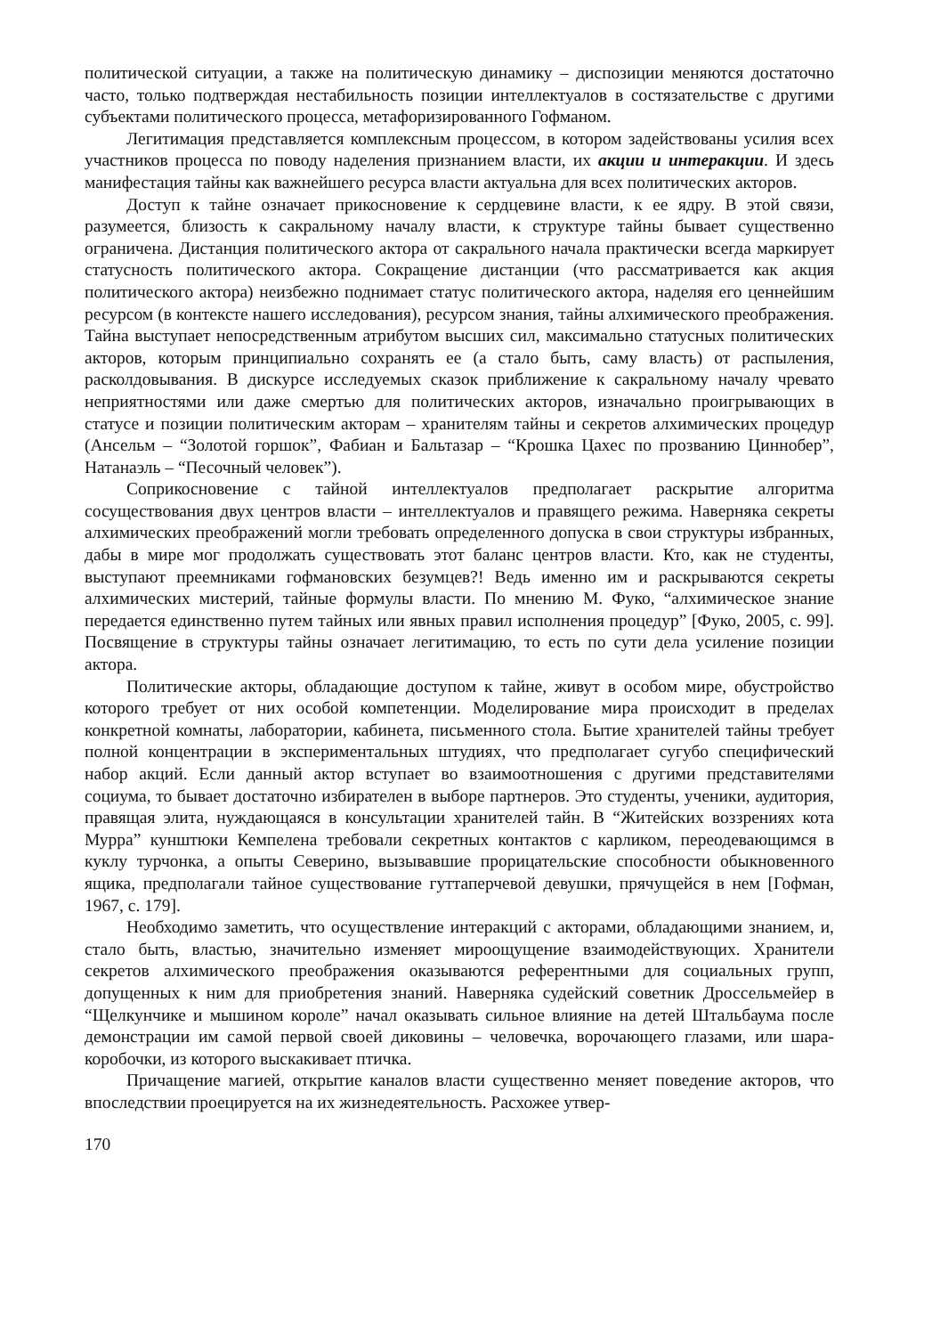политической ситуации, а также на политическую динамику – диспозиции меняются достаточно часто, только подтверждая нестабильность позиции интеллектуалов в состязательстве с другими субъектами политического процесса, метафоризированного Гофманом.
Легитимация представляется комплексным процессом, в котором задействованы усилия всех участников процесса по поводу наделения признанием власти, их акции и интеракции. И здесь манифестация тайны как важнейшего ресурса власти актуальна для всех политических акторов.
Доступ к тайне означает прикосновение к сердцевине власти, к ее ядру. В этой связи, разумеется, близость к сакральному началу власти, к структуре тайны бывает существенно ограничена. Дистанция политического актора от сакрального начала практически всегда маркирует статусность политического актора. Сокращение дистанции (что рассматривается как акция политического актора) неизбежно поднимает статус политического актора, наделяя его ценнейшим ресурсом (в контексте нашего исследования), ресурсом знания, тайны алхимического преображения. Тайна выступает непосредственным атрибутом высших сил, максимально статусных политических акторов, которым принципиально сохранять ее (а стало быть, саму власть) от распыления, расколдовывания. В дискурсе исследуемых сказок приближение к сакральному началу чревато неприятностями или даже смертью для политических акторов, изначально проигрывающих в статусе и позиции политическим акторам – хранителям тайны и секретов алхимических процедур (Ансельм – “Золотой горшок”, Фабиан и Бальтазар – “Крошка Цахес по прозванию Циннобер”, Натанаэль – “Песочный человек”).
Соприкосновение с тайной интеллектуалов предполагает раскрытие алгоритма сосуществования двух центров власти – интеллектуалов и правящего режима. Наверняка секреты алхимических преображений могли требовать определенного допуска в свои структуры избранных, дабы в мире мог продолжать существовать этот баланс центров власти. Кто, как не студенты, выступают преемниками гофмановских безумцев?! Ведь именно им и раскрываются секреты алхимических мистерий, тайные формулы власти. По мнению М. Фуко, “алхимическое знание передается единственно путем тайных или явных правил исполнения процедур” [Фуко, 2005, с. 99]. Посвящение в структуры тайны означает легитимацию, то есть по сути дела усиление позиции актора.
Политические акторы, обладающие доступом к тайне, живут в особом мире, обустройство которого требует от них особой компетенции. Моделирование мира происходит в пределах конкретной комнаты, лаборатории, кабинета, письменного стола. Бытие хранителей тайны требует полной концентрации в экспериментальных штудиях, что предполагает сугубо специфический набор акций. Если данный актор вступает во взаимоотношения с другими представителями социума, то бывает достаточно избирателен в выборе партнеров. Это студенты, ученики, аудитория, правящая элита, нуждающаяся в консультации хранителей тайн. В “Житейских воззрениях кота Мурра” кунштюки Кемпелена требовали секретных контактов с карликом, переодевающимся в куклу турчонка, а опыты Северино, вызывавшие прорицательские способности обыкновенного ящика, предполагали тайное существование гуттаперчевой девушки, прячущейся в нем [Гофман, 1967, с. 179].
Необходимо заметить, что осуществление интеракций с акторами, обладающими знанием, и, стало быть, властью, значительно изменяет мироощущение взаимодействующих. Хранители секретов алхимического преображения оказываются референтными для социальных групп, допущенных к ним для приобретения знаний. Наверняка судейский советник Дроссельмейер в “Щелкунчике и мышином короле” начал оказывать сильное влияние на детей Штальбаума после демонстрации им самой первой своей диковины – человечка, ворочающего глазами, или шара-коробочки, из которого выскакивает птичка.
Причащение магией, открытие каналов власти существенно меняет поведение акторов, что впоследствии проецируется на их жизнедеятельность. Расхожее утвер-
170